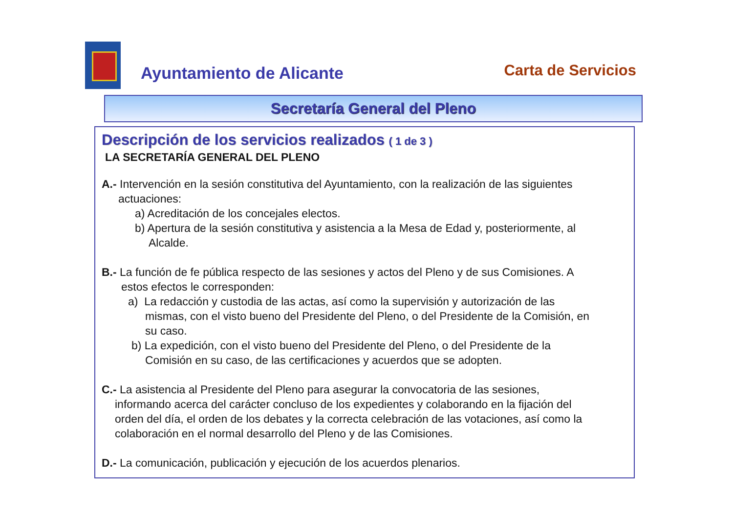Ayuntamiento de Alicante
Carta de Servicios
Secretaría General del Pleno
Descripción de los servicios realizados ( 1 de 3 )
LA SECRETARÍA GENERAL DEL PLENO
A.- Intervención en la sesión constitutiva del Ayuntamiento, con la realización de las siguientes
actuaciones:
a) Acreditación de los concejales electos.
b) Apertura de la sesión constitutiva y asistencia a la Mesa de Edad y, posteriormente, al
Alcalde.
B.- La función de fe pública respecto de las sesiones y actos del Pleno y de sus Comisiones. A
estos efectos le corresponden:
a) La redacción y custodia de las actas, así como la supervisión y autorización de las
mismas, con el visto bueno del Presidente del Pleno, o del Presidente de la Comisión, en
su caso.
b) La expedición, con el visto bueno del Presidente del Pleno, o del Presidente de la
Comisión en su caso, de las certificaciones y acuerdos que se adopten.
C.- La asistencia al Presidente del Pleno para asegurar la convocatoria de las sesiones,
informando acerca del carácter concluso de los expedientes y colaborando en la fijación del
orden del día, el orden de los debates y la correcta celebración de las votaciones, así como la
colaboración en el normal desarrollo del Pleno y de las Comisiones.
D.- La comunicación, publicación y ejecución de los acuerdos plenarios.